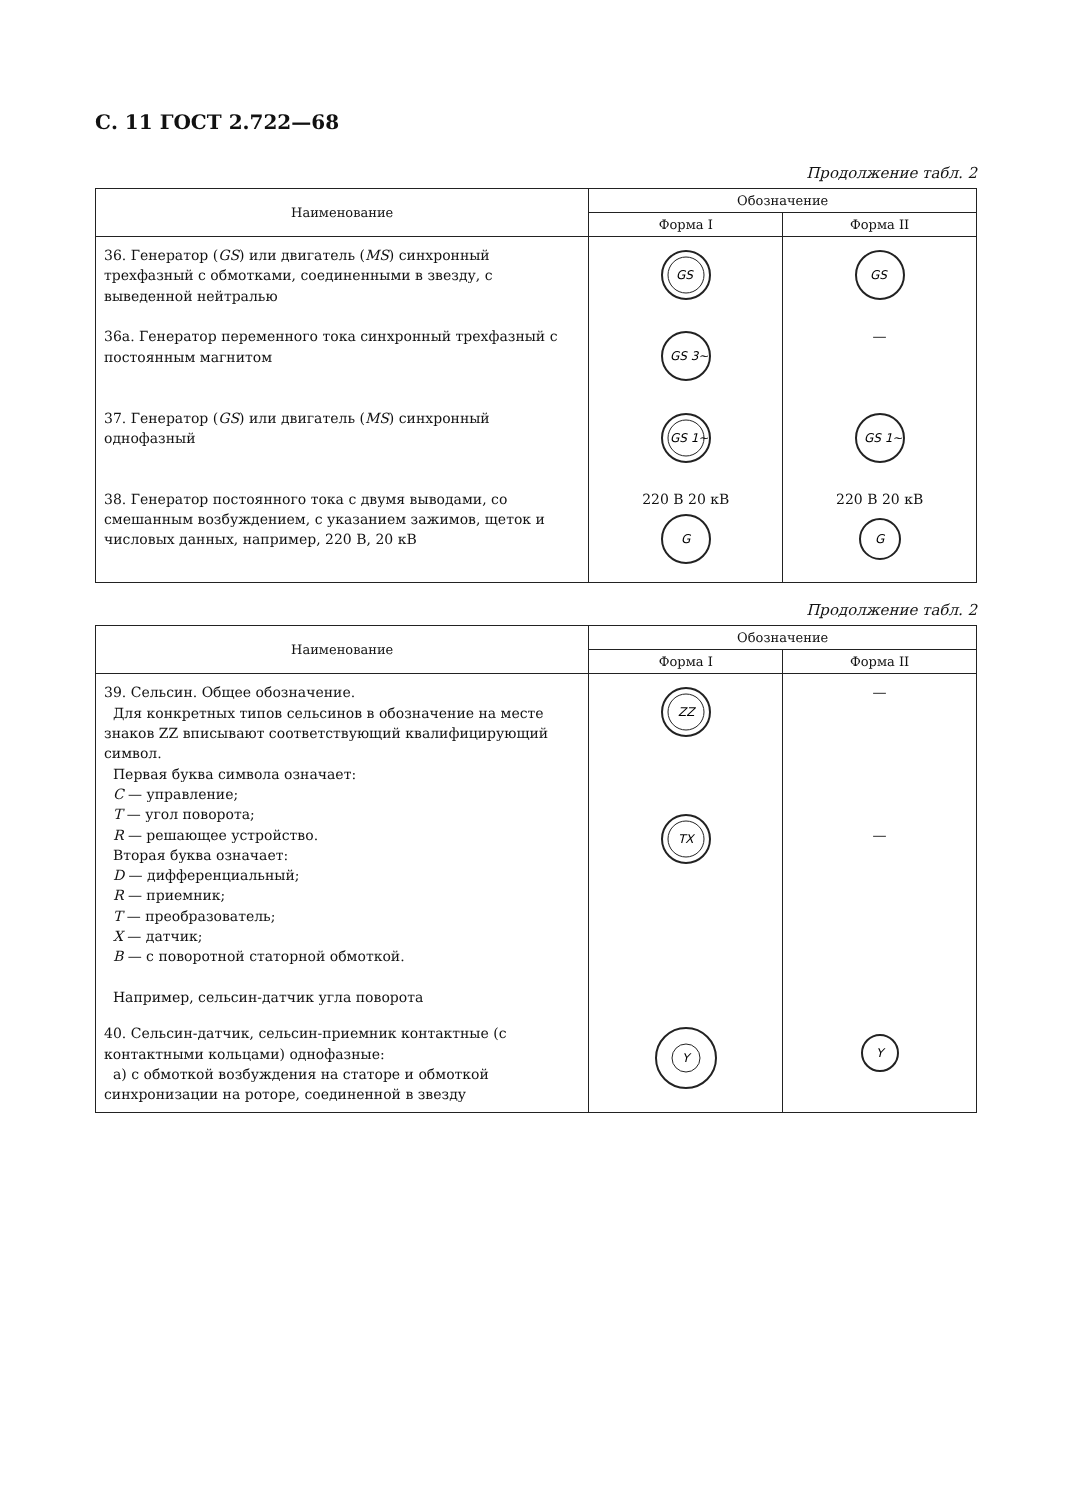С. 11 ГОСТ 2.722—68
Продолжение табл. 2
| Наименование | Обозначение | |
| --- | --- | --- |
| | Форма I | Форма II |
| 36. Генератор ( GS ) или двигатель ( MS ) синхронный трехфазный с обмотками, соединенными в звезду, с выведенной нейтралью | GS | GS |
| 36а. Генератор переменного тока синхронный трехфазный с постоянным магнитом | GS 3~ | — |
| 37. Генератор ( GS ) или двигатель ( MS ) синхронный однофазный | GS 1~ | GS 1~ |
| 38. Генератор постоянного тока с двумя выводами, со смешанным возбуждением, с указанием зажимов, щеток и числовых данных, например, 220 В, 20 кВ | 220 В 20 кВ G | 220 В 20 кВ G |
Продолжение табл. 2
| Наименование | Обозначение | |
| --- | --- | --- |
| | Форма I | Форма II |
| 39. Сельсин. Общее обозначение. Для конкретных типов сельсинов в обозначение на месте знаков ZZ вписывают соответствующий квалифицирующий символ. Первая буква символа означает: С — управление; Т — угол поворота; R — решающее устройство. Вторая буква означает: D — дифференциальный; R — приемник; Т — преобразователь; X — датчик; В — с поворотной статорной обмоткой. Например, сельсин-датчик угла поворота | ZZ TX | — — |
| 40. Сельсин-датчик, сельсин-приемник контактные (с контактными кольцами) однофазные: а) с обмоткой возбуждения на статоре и обмоткой синхронизации на роторе, соединенной в звезду | Y | Y |